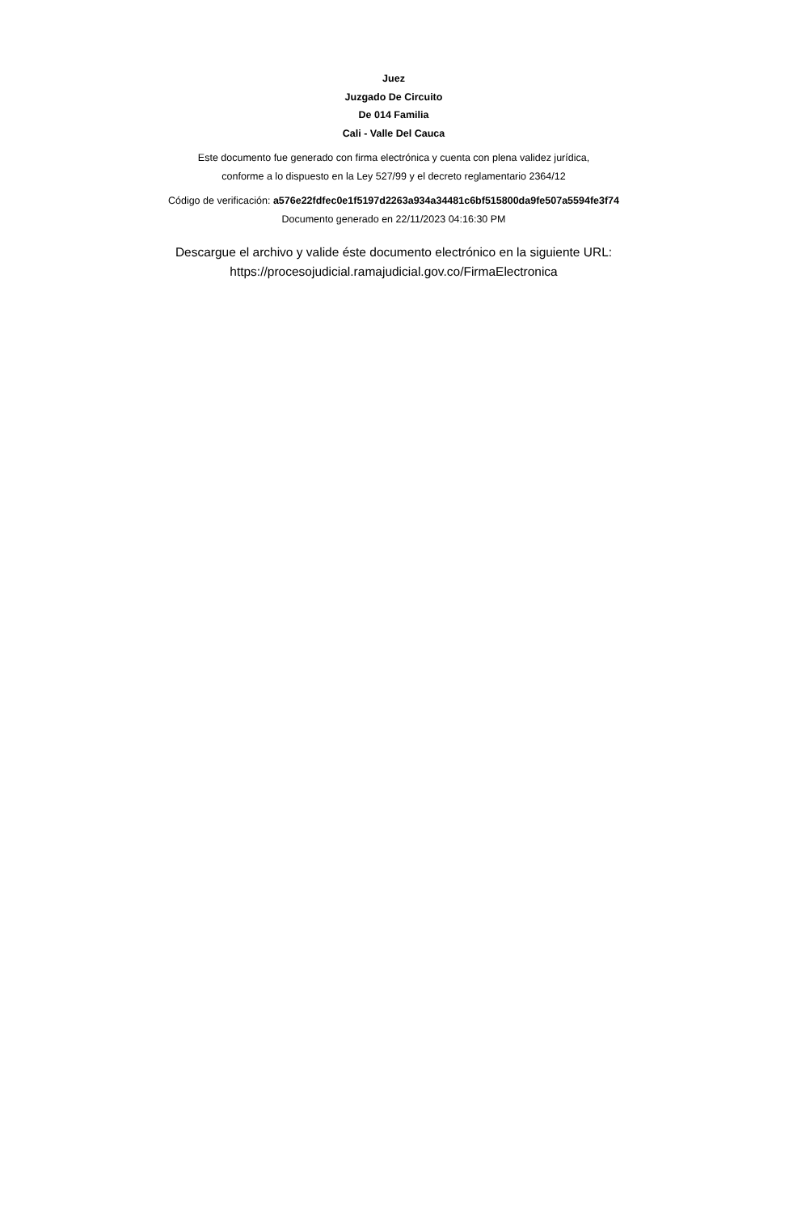Juez
Juzgado De Circuito
De 014 Familia
Cali - Valle Del Cauca
Este documento fue generado con firma electrónica y cuenta con plena validez jurídica,
conforme a lo dispuesto en la Ley 527/99 y el decreto reglamentario 2364/12
Código de verificación: a576e22fdfec0e1f5197d2263a934a34481c6bf515800da9fe507a5594fe3f74
Documento generado en 22/11/2023 04:16:30 PM
Descargue el archivo y valide éste documento electrónico en la siguiente URL:
https://procesojudicial.ramajudicial.gov.co/FirmaElectronica